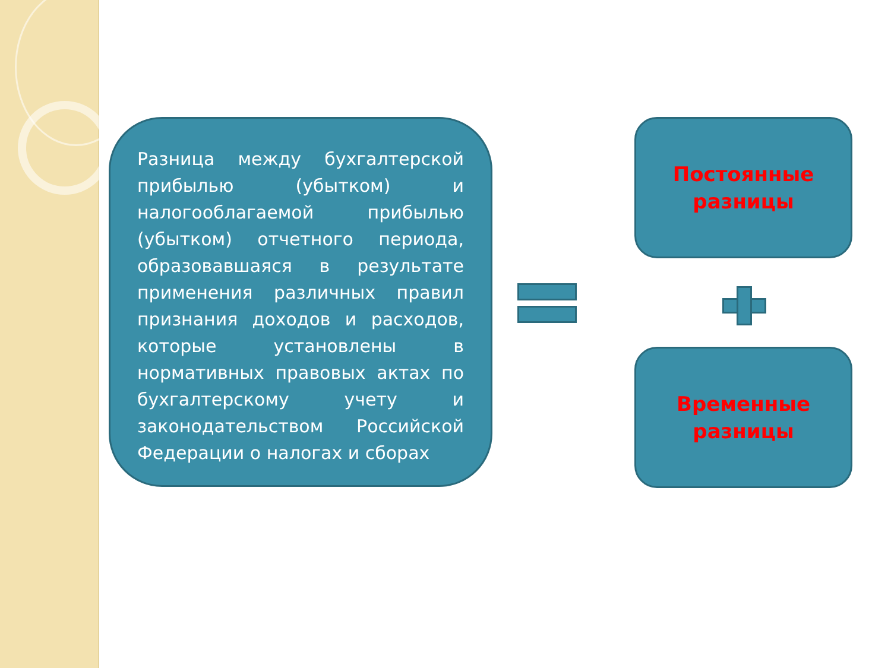Разница между бухгалтерской прибылью (убытком) и налогооблагаемой прибылью (убытком) отчетного периода, образовавшаяся в результате применения различных правил признания доходов и расходов, которые установлены в нормативных правовых актах по бухгалтерскому учету и законодательством Российской Федерации о налогах и сборах
Постоянные
разницы
Временные
разницы